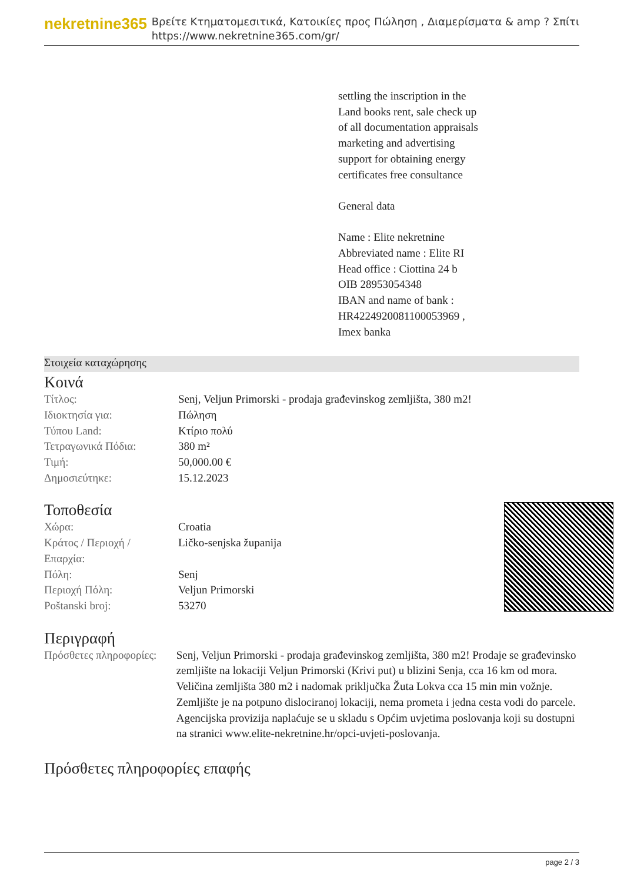nekretnine365
Βρείτε Κτηματομεσιτικά, Κατοικίες προς Πώληση , Διαμερίσματα & amp ? Σπίτι
https://www.nekretnine365.com/gr/
settling the inscription in the
Land books rent, sale check up
of all documentation appraisals
marketing and advertising
support for obtaining energy
certificates free consultance
General data
Name : Elite nekretnine
Abbreviated name : Elite RI
Head office : Ciottina 24 b
OIB 28953054348
IBAN and name of bank :
HR4224920081100053969 ,
Imex banka
Στοιχεία καταχώρησης
Κοινά
| Τίτλος: | Senj, Veljun Primorski - prodaja građevinskog zemljišta, 380 m2! |
| Ιδιοκτησία για: | Πώληση |
| Τύπου Land: | Κτίριο πολύ |
| Τετραγωνικά Πόδια: | 380 m² |
| Τιμή: | 50,000.00 € |
| Δημοσιεύτηκε: | 15.12.2023 |
Τοποθεσία
| Χώρα: | Croatia |
| Κράτος / Περιοχή / Επαρχία: | Ličko-senjska županija |
| Πόλη: | Senj |
| Περιοχή Πόλη: | Veljun Primorski |
| Poštanski broj: | 53270 |
Περιγραφή
| Πρόσθετες πληροφορίες: | Senj, Veljun Primorski - prodaja građevinskog zemljišta, 380 m2! Prodaje se građevinsko zemljište na lokaciji Veljun Primorski (Krivi put) u blizini Senja, cca 16 km od mora. Veličina zemljišta 380 m2 i nadomak priključka Žuta Lokva cca 15 min min vožnje. Zemljište je na potpuno dislociranoj lokaciji, nema prometa i jedna cesta vodi do parcele. Agencijska provizija naplaćuje se u skladu s Općim uvjetima poslovanja koji su dostupni na stranici www.elite-nekretnine.hr/opci-uvjeti-poslovanja. |
Πρόσθετες πληροφορίες επαφής
page 2 / 3